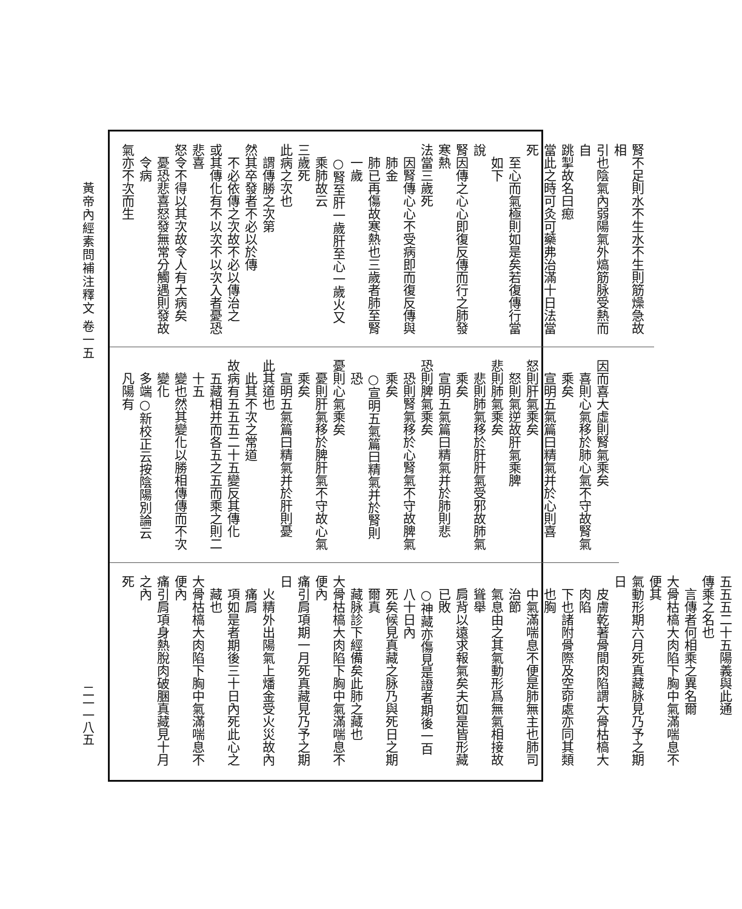黃帝內經素問補注釋文 卷一五
二一一八五
腎不足則水不生水不生則筋燥急故相
引也陰氣內弱陽氣外熇筋脉受熱而自
跳掣故名曰瘛
當此之時可灸可藥弗治滿十日法當死
至心而氣極則如是矣若復傳行當如下
說
腎因傳之心心即復反傳而行之肺發寒熱
法當三歲死
因腎傳心心不受病即而復反傳與肺金
肺已再傷故寒熱也三歲者肺至腎一歲
○腎至肝一歲肝至心一歲火又乘肺故云
三歲死
此病之次也
謂傳勝之次第
然其卒發者不必以於傳
不必依傳之次故不必以傳治之
或其傳化有不以次不以次入者憂恐悲喜
怒令不得以其次故令人有大病矣
憂恐悲喜怒發無常分觸遇則發故令病
氣亦不次而生
因而喜大虛則腎氣乘矣
喜則心氣移於肺心氣不守故腎氣乘矣
宣明五氣篇曰精氣并於心則喜
怒則肝氣乘矣
怒則氣逆故肝氣乘脾
悲則肺氣乘矣
悲則肺氣移於肝肝氣受邪故肺氣乘矣
宣明五氣篇曰精氣并於肺則悲
恐則脾氣乘矣
恐則腎氣移於心腎氣不守故脾氣乘矣
○宣明五氣篇曰精氣并於腎則恐
憂則心氣乘矣
憂則肝氣移於脾肝氣不守故心氣乘矣
宣明五氣篇曰精氣并於肝則憂
此其道也
此其不次之常道
故病有五五五二十五變反其傳化
五藏相并而各五之五而乘之則二十五
變也然其變化以勝相傳傳而不次變化
多端○新校正云按陰陽別論云凡陽有
五五五二十五陽義與此通
傳乘之名也
言傳者何相乘之異名爾
大骨枯槁大肉陷下胸中氣滿喘息不便其
氣動形期六月死真藏脉見乃予之期日
皮膚乾著骨間肉陷謂大骨枯槁大肉陷
下也諸附骨際及空窌處亦同其類也胸
中氣滿喘息不便是肺無主也肺司治節
氣息由之其氣動形爲無氣相接故聳舉
肩背以遠求報氣矣夫如是皆形藏已敗
○神藏亦傷見是證者期後一百八十日內
死矣候見真藏之脉乃與死日之期爾真
藏脉診下經備矣此肺之藏也
大骨枯槁大肉陷下胸中氣滿喘息不便內
痛引肩項期一月死真藏見乃予之期日
火精外出陽氣上燔金受火災故內痛肩
項如是者期後三十日內死此心之藏也
大骨枯槁大肉陷下胸中氣滿喘息不便內
痛引肩項身熱脫肉破䐃真藏見十月之內
死